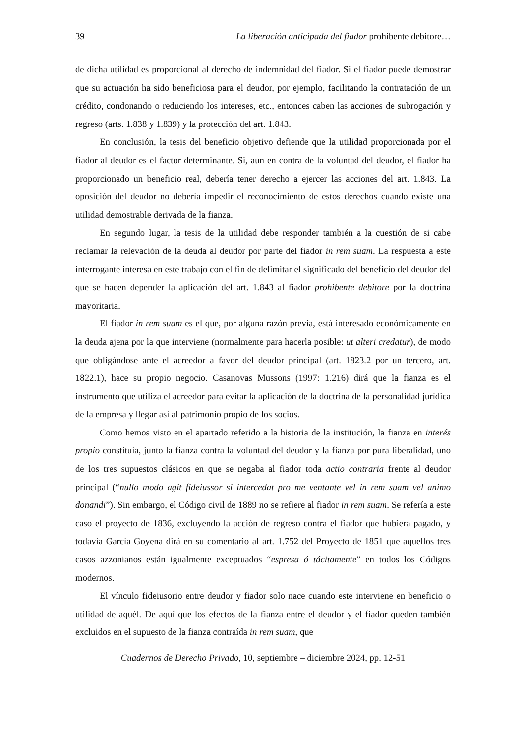39 La liberación anticipada del fiador prohibente debitore…
de dicha utilidad es proporcional al derecho de indemnidad del fiador. Si el fiador puede demostrar que su actuación ha sido beneficiosa para el deudor, por ejemplo, facilitando la contratación de un crédito, condonando o reduciendo los intereses, etc., entonces caben las acciones de subrogación y regreso (arts. 1.838 y 1.839) y la protección del art. 1.843.
En conclusión, la tesis del beneficio objetivo defiende que la utilidad proporcionada por el fiador al deudor es el factor determinante. Si, aun en contra de la voluntad del deudor, el fiador ha proporcionado un beneficio real, debería tener derecho a ejercer las acciones del art. 1.843. La oposición del deudor no debería impedir el reconocimiento de estos derechos cuando existe una utilidad demostrable derivada de la fianza.
En segundo lugar, la tesis de la utilidad debe responder también a la cuestión de si cabe reclamar la relevación de la deuda al deudor por parte del fiador in rem suam. La respuesta a este interrogante interesa en este trabajo con el fin de delimitar el significado del beneficio del deudor del que se hacen depender la aplicación del art. 1.843 al fiador prohibente debitore por la doctrina mayoritaria.
El fiador in rem suam es el que, por alguna razón previa, está interesado económicamente en la deuda ajena por la que interviene (normalmente para hacerla posible: ut alteri credatur), de modo que obligándose ante el acreedor a favor del deudor principal (art. 1823.2 por un tercero, art. 1822.1), hace su propio negocio. Casanovas Mussons (1997: 1.216) dirá que la fianza es el instrumento que utiliza el acreedor para evitar la aplicación de la doctrina de la personalidad jurídica de la empresa y llegar así al patrimonio propio de los socios.
Como hemos visto en el apartado referido a la historia de la institución, la fianza en interés propio constituía, junto la fianza contra la voluntad del deudor y la fianza por pura liberalidad, uno de los tres supuestos clásicos en que se negaba al fiador toda actio contraria frente al deudor principal (“nullo modo agit fideiussor si intercedat pro me ventante vel in rem suam vel animo donandi”). Sin embargo, el Código civil de 1889 no se refiere al fiador in rem suam. Se refería a este caso el proyecto de 1836, excluyendo la acción de regreso contra el fiador que hubiera pagado, y todavía García Goyena dirá en su comentario al art. 1.752 del Proyecto de 1851 que aquellos tres casos azzonianos están igualmente exceptuados “espresa ó tácitamente” en todos los Códigos modernos.
El vínculo fideiusorio entre deudor y fiador solo nace cuando este interviene en beneficio o utilidad de aquél. De aquí que los efectos de la fianza entre el deudor y el fiador queden también excluidos en el supuesto de la fianza contraída in rem suam, que
Cuadernos de Derecho Privado, 10, septiembre – diciembre 2024, pp. 12-51